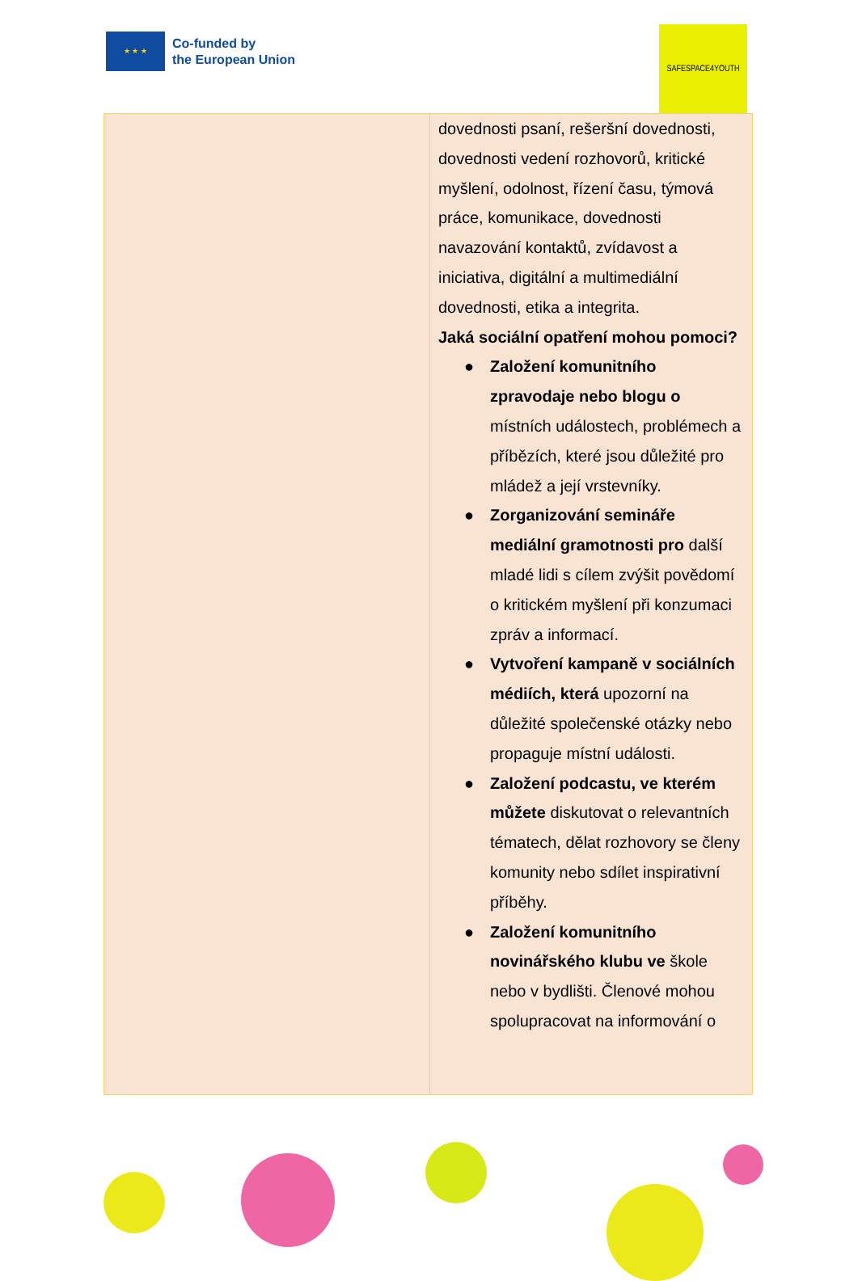★ ★ ★
Co-funded by
the European Union
SAFESPACE4YOUTH
| | dovednosti psaní, rešeršní dovednosti, dovednosti vedení rozhovorů, kritické myšlení, odolnost, řízení času, týmová práce, komunikace, dovednosti navazování kontaktů, zvídavost a iniciativa, digitální a multimediální dovednosti, etika a integrita. Jaká sociální opatření mohou pomoci? ● Založení komunitního zpravodaje nebo blogu o místních událostech, problémech a příbězích, které jsou důležité pro mládež a její vrstevníky. ● Zorganizování semináře mediální gramotnosti pro další mladé lidi s cílem zvýšit povědomí o kritickém myšlení při konzumaci zpráv a informací. ● Vytvoření kampaně v sociálních médiích, která upozorní na důležité společenské otázky nebo propaguje místní události. ● Založení podcastu, ve kterém můžete diskutovat o relevantních tématech, dělat rozhovory se členy komunity nebo sdílet inspirativní příběhy. ● Založení komunitního novinářského klubu ve škole nebo v bydlišti. Členové mohou spolupracovat na informování o |